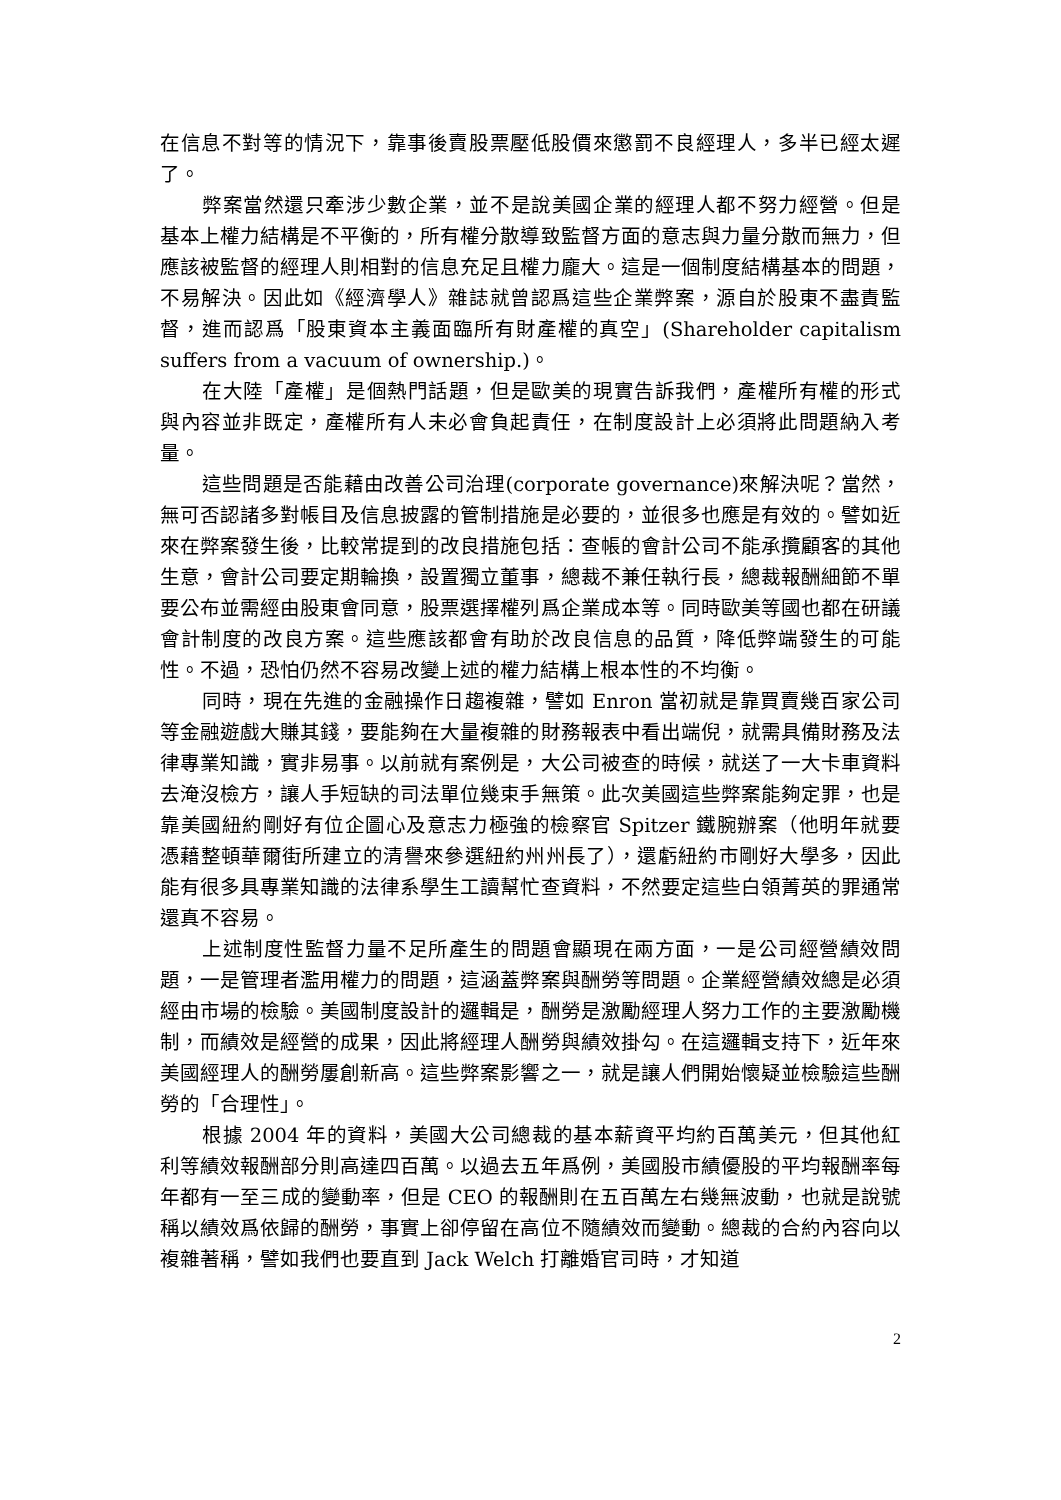在信息不對等的情況下，靠事後賣股票壓低股價來懲罰不良經理人，多半已經太遲了。
弊案當然還只牽涉少數企業，並不是說美國企業的經理人都不努力經營。但是基本上權力結構是不平衡的，所有權分散導致監督方面的意志與力量分散而無力，但應該被監督的經理人則相對的信息充足且權力龐大。這是一個制度結構基本的問題，不易解決。因此如《經濟學人》雜誌就曾認爲這些企業弊案，源自於股東不盡責監督，進而認爲「股東資本主義面臨所有財產權的真空」(Shareholder capitalism suffers from a vacuum of ownership.)。
在大陸「產權」是個熱門話題，但是歐美的現實告訴我們，產權所有權的形式與內容並非既定，產權所有人未必會負起責任，在制度設計上必須將此問題納入考量。
這些問題是否能藉由改善公司治理(corporate governance)來解決呢？當然，無可否認諸多對帳目及信息披露的管制措施是必要的，並很多也應是有效的。譬如近來在弊案發生後，比較常提到的改良措施包括：查帳的會計公司不能承攬顧客的其他生意，會計公司要定期輪換，設置獨立董事，總裁不兼任執行長，總裁報酬細節不單要公布並需經由股東會同意，股票選擇權列爲企業成本等。同時歐美等國也都在研議會計制度的改良方案。這些應該都會有助於改良信息的品質，降低弊端發生的可能性。不過，恐怕仍然不容易改變上述的權力結構上根本性的不均衡。
同時，現在先進的金融操作日趨複雜，譬如 Enron 當初就是靠買賣幾百家公司等金融遊戲大賺其錢，要能夠在大量複雜的財務報表中看出端倪，就需具備財務及法律專業知識，實非易事。以前就有案例是，大公司被查的時候，就送了一大卡車資料去淹沒檢方，讓人手短缺的司法單位幾束手無策。此次美國這些弊案能夠定罪，也是靠美國紐約剛好有位企圖心及意志力極強的檢察官 Spitzer 鐵腕辦案（他明年就要憑藉整頓華爾街所建立的清譽來參選紐約州州長了），還虧紐約市剛好大學多，因此能有很多具專業知識的法律系學生工讀幫忙查資料，不然要定這些白領菁英的罪通常還真不容易。
上述制度性監督力量不足所產生的問題會顯現在兩方面，一是公司經營績效問題，一是管理者濫用權力的問題，這涵蓋弊案與酬勞等問題。企業經營績效總是必須經由市場的檢驗。美國制度設計的邏輯是，酬勞是激勵經理人努力工作的主要激勵機制，而績效是經營的成果，因此將經理人酬勞與績效掛勾。在這邏輯支持下，近年來美國經理人的酬勞屢創新高。這些弊案影響之一，就是讓人們開始懷疑並檢驗這些酬勞的「合理性」。
根據 2004 年的資料，美國大公司總裁的基本薪資平均約百萬美元，但其他紅利等績效報酬部分則高達四百萬。以過去五年爲例，美國股市績優股的平均報酬率每年都有一至三成的變動率，但是 CEO 的報酬則在五百萬左右幾無波動，也就是說號稱以績效爲依歸的酬勞，事實上卻停留在高位不隨績效而變動。總裁的合約內容向以複雜著稱，譬如我們也要直到 Jack Welch 打離婚官司時，才知道
2